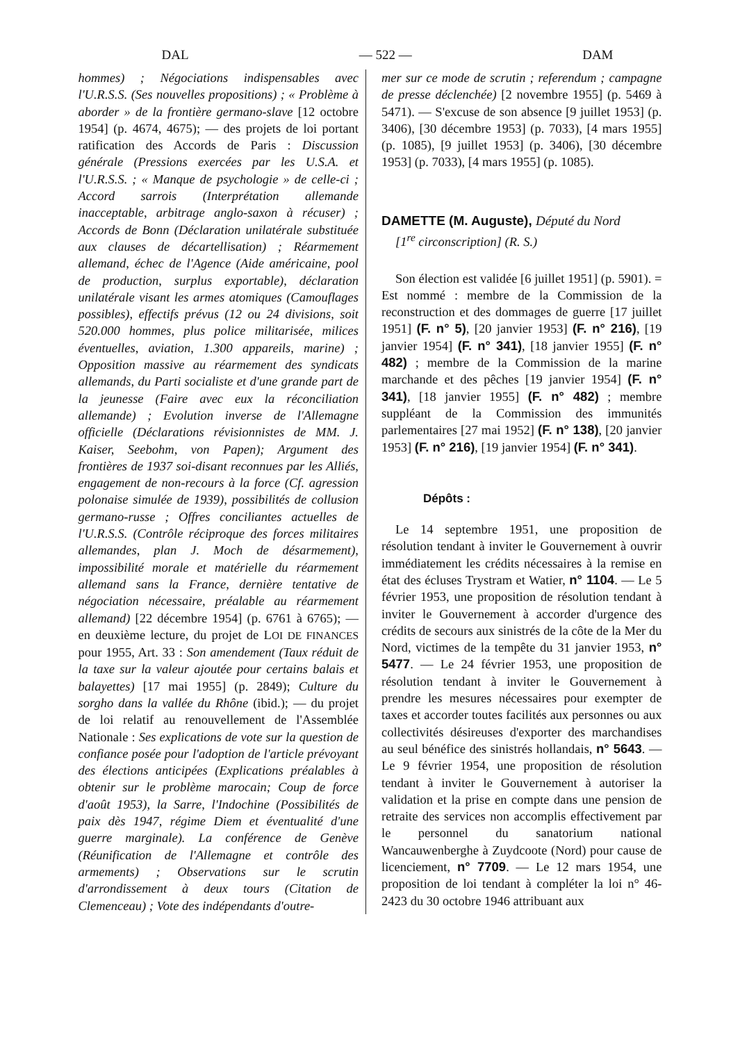DAL — 522 — DAM
hommes) ; Négociations indispensables avec l'U.R.S.S. (Ses nouvelles propositions) ; « Problème à aborder » de la frontière germano-slave [12 octobre 1954] (p. 4674, 4675); — des projets de loi portant ratification des Accords de Paris : Discussion générale (Pressions exercées par les U.S.A. et l'U.R.S.S. ; « Manque de psychologie » de celle-ci ; Accord sarrois (Interprétation allemande inacceptable, arbitrage anglo-saxon à récuser) ; Accords de Bonn (Déclaration unilatérale substituée aux clauses de décartellisation) ; Réarmement allemand, échec de l'Agence (Aide américaine, pool de production, surplus exportable), déclaration unilatérale visant les armes atomiques (Camouflages possibles), effectifs prévus (12 ou 24 divisions, soit 520.000 hommes, plus police militarisée, milices éventuelles, aviation, 1.300 appareils, marine) ; Opposition massive au réarmement des syndicats allemands, du Parti socialiste et d'une grande part de la jeunesse (Faire avec eux la réconciliation allemande) ; Evolution inverse de l'Allemagne officielle (Déclarations révisionnistes de MM. J. Kaiser, Seebohm, von Papen); Argument des frontières de 1937 soi-disant reconnues par les Alliés, engagement de non-recours à la force (Cf. agression polonaise simulée de 1939), possibilités de collusion germano-russe ; Offres conciliantes actuelles de l'U.R.S.S. (Contrôle réciproque des forces militaires allemandes, plan J. Moch de désarmement), impossibilité morale et matérielle du réarmement allemand sans la France, dernière tentative de négociation nécessaire, préalable au réarmement allemand) [22 décembre 1954] (p. 6761 à 6765); — en deuxième lecture, du projet de LOI DE FINANCES pour 1955, Art. 33 : Son amendement (Taux réduit de la taxe sur la valeur ajoutée pour certains balais et balayettes) [17 mai 1955] (p. 2849); Culture du sorgho dans la vallée du Rhône (ibid.); — du projet de loi relatif au renouvellement de l'Assemblée Nationale : Ses explications de vote sur la question de confiance posée pour l'adoption de l'article prévoyant des élections anticipées (Explications préalables à obtenir sur le problème marocain; Coup de force d'août 1953), la Sarre, l'Indochine (Possibilités de paix dès 1947, régime Diem et éventualité d'une guerre marginale). La conférence de Genève (Réunification de l'Allemagne et contrôle des armements) ; Observations sur le scrutin d'arrondissement à deux tours (Citation de Clemenceau) ; Vote des indépendants d'outre-
mer sur ce mode de scrutin ; referendum ; campagne de presse déclenchée) [2 novembre 1955] (p. 5469 à 5471). — S'excuse de son absence [9 juillet 1953] (p. 3406), [30 décembre 1953] (p. 7033), [4 mars 1955] (p. 1085), [9 juillet 1953] (p. 3406), [30 décembre 1953] (p. 7033), [4 mars 1955] (p. 1085).
DAMETTE (M. Auguste), Député du Nord
[1<sup>re</sup> circonscription] (R. S.)
Son élection est validée [6 juillet 1951] (p. 5901). = Est nommé : membre de la Commission de la reconstruction et des dommages de guerre [17 juillet 1951] (F. n° 5), [20 janvier 1953] (F. n° 216), [19 janvier 1954] (F. n° 341), [18 janvier 1955] (F. n° 482) ; membre de la Commission de la marine marchande et des pêches [19 janvier 1954] (F. n° 341), [18 janvier 1955] (F. n° 482) ; membre suppléant de la Commission des immunités parlementaires [27 mai 1952] (F. n° 138), [20 janvier 1953] (F. n° 216), [19 janvier 1954] (F. n° 341).
Dépôts :
Le 14 septembre 1951, une proposition de résolution tendant à inviter le Gouvernement à ouvrir immédiatement les crédits nécessaires à la remise en état des écluses Trystram et Watier, n° 1104. — Le 5 février 1953, une proposition de résolution tendant à inviter le Gouvernement à accorder d'urgence des crédits de secours aux sinistrés de la côte de la Mer du Nord, victimes de la tempête du 31 janvier 1953, n° 5477. — Le 24 février 1953, une proposition de résolution tendant à inviter le Gouvernement à prendre les mesures nécessaires pour exempter de taxes et accorder toutes facilités aux personnes ou aux collectivités désireuses d'exporter des marchandises au seul bénéfice des sinistrés hollandais, n° 5643. — Le 9 février 1954, une proposition de résolution tendant à inviter le Gouvernement à autoriser la validation et la prise en compte dans une pension de retraite des services non accomplis effectivement par le personnel du sanatorium national Wancauwenberghe à Zuydcoote (Nord) pour cause de licenciement, n° 7709. — Le 12 mars 1954, une proposition de loi tendant à compléter la loi n° 46-2423 du 30 octobre 1946 attribuant aux